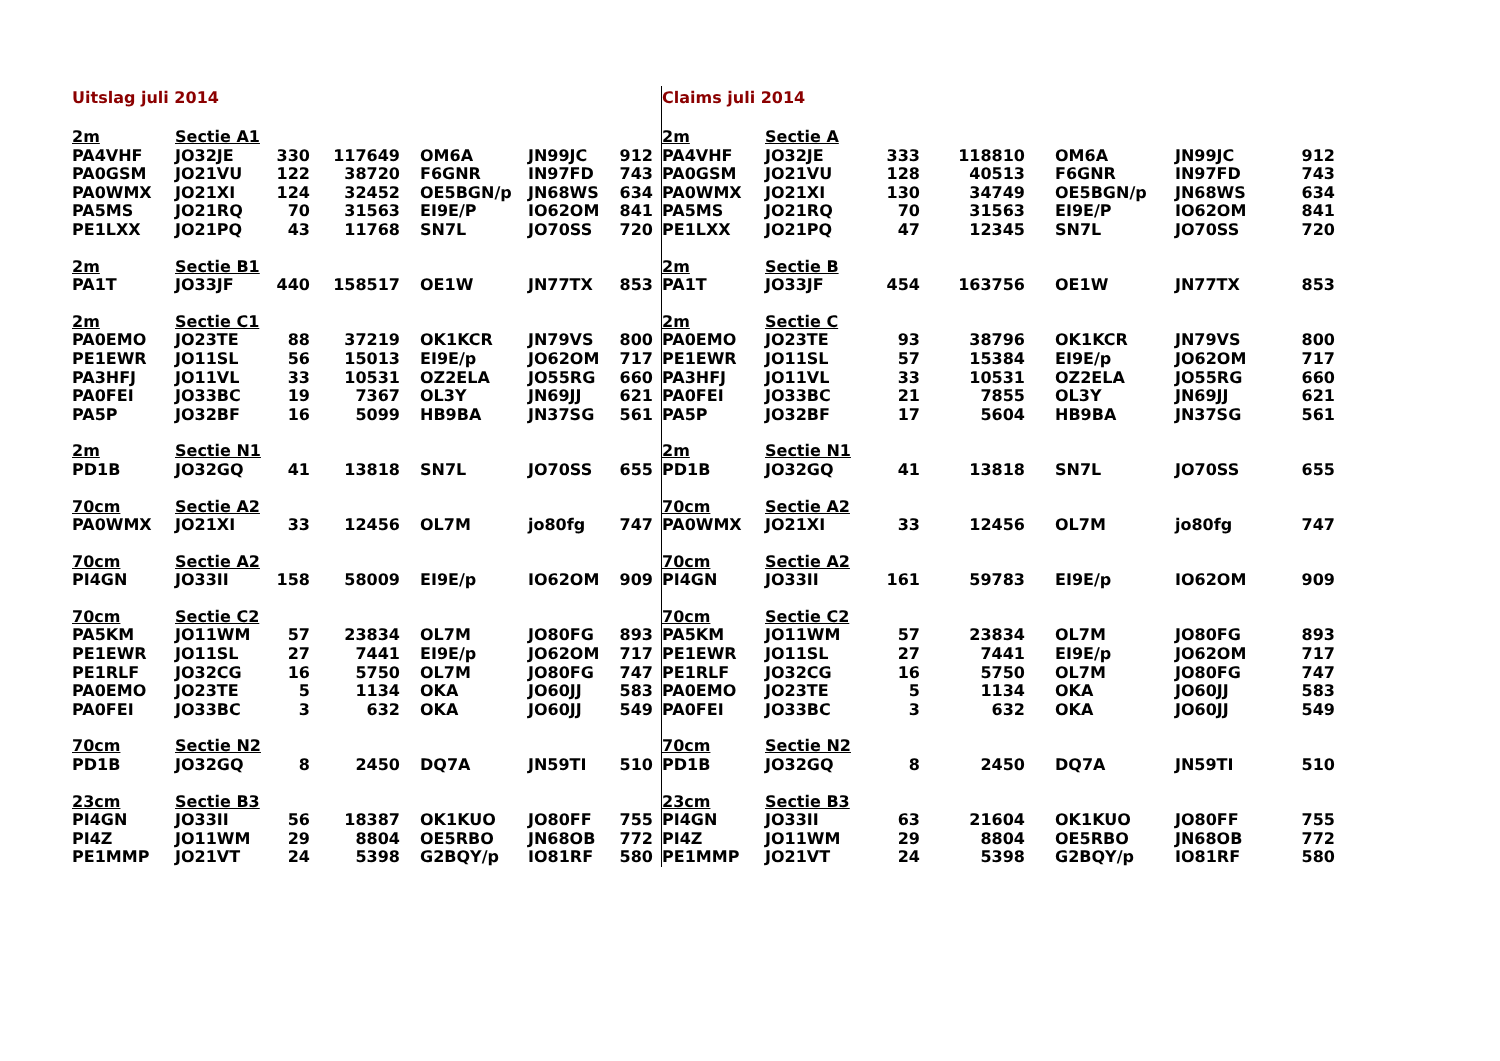| Uitslag juli 2014 | | | | | | |
| 2m | Sectie A1 | | | | | |
| PA4VHF | JO32JE | 330 | 117649 | OM6A | JN99JC | 912 |
| PA0GSM | JO21VU | 122 | 38720 | F6GNR | IN97FD | 743 |
| PA0WMX | JO21XI | 124 | 32452 | OE5BGN/p | JN68WS | 634 |
| PA5MS | JO21RQ | 70 | 31563 | EI9E/P | IO62OM | 841 |
| PE1LXX | JO21PQ | 43 | 11768 | SN7L | JO70SS | 720 |
| 2m | Sectie B1 | | | | | |
| PA1T | JO33JF | 440 | 158517 | OE1W | JN77TX | 853 |
| 2m | Sectie C1 | | | | | |
| PA0EMO | JO23TE | 88 | 37219 | OK1KCR | JN79VS | 800 |
| PE1EWR | JO11SL | 56 | 15013 | EI9E/p | JO62OM | 717 |
| PA3HFJ | JO11VL | 33 | 10531 | OZ2ELA | JO55RG | 660 |
| PA0FEI | JO33BC | 19 | 7367 | OL3Y | JN69JJ | 621 |
| PA5P | JO32BF | 16 | 5099 | HB9BA | JN37SG | 561 |
| 2m | Sectie N1 | | | | | |
| PD1B | JO32GQ | 41 | 13818 | SN7L | JO70SS | 655 |
| 70cm | Sectie A2 | | | | | |
| PA0WMX | JO21XI | 33 | 12456 | OL7M | jo80fg | 747 |
| 70cm | Sectie A2 | | | | | |
| PI4GN | JO33II | 158 | 58009 | EI9E/p | IO62OM | 909 |
| 70cm | Sectie C2 | | | | | |
| PA5KM | JO11WM | 57 | 23834 | OL7M | JO80FG | 893 |
| PE1EWR | JO11SL | 27 | 7441 | EI9E/p | JO62OM | 717 |
| PE1RLF | JO32CG | 16 | 5750 | OL7M | JO80FG | 747 |
| PA0EMO | JO23TE | 5 | 1134 | OKA | JO60JJ | 583 |
| PA0FEI | JO33BC | 3 | 632 | OKA | JO60JJ | 549 |
| 70cm | Sectie N2 | | | | | |
| PD1B | JO32GQ | 8 | 2450 | DQ7A | JN59TI | 510 |
| 23cm | Sectie B3 | | | | | |
| PI4GN | JO33II | 56 | 18387 | OK1KUO | JO80FF | 755 |
| PI4Z | JO11WM | 29 | 8804 | OE5RBO | JN68OB | 772 |
| PE1MMP | JO21VT | 24 | 5398 | G2BQY/p | IO81RF | 580 |
| Claims juli 2014 | | | | | | |
| 2m | Sectie A | | | | | |
| PA4VHF | JO32JE | 333 | 118810 | OM6A | JN99JC | 912 |
| PA0GSM | JO21VU | 128 | 40513 | F6GNR | IN97FD | 743 |
| PA0WMX | JO21XI | 130 | 34749 | OE5BGN/p | JN68WS | 634 |
| PA5MS | JO21RQ | 70 | 31563 | EI9E/P | IO62OM | 841 |
| PE1LXX | JO21PQ | 47 | 12345 | SN7L | JO70SS | 720 |
| 2m | Sectie B | | | | | |
| PA1T | JO33JF | 454 | 163756 | OE1W | JN77TX | 853 |
| 2m | Sectie C | | | | | |
| PA0EMO | JO23TE | 93 | 38796 | OK1KCR | JN79VS | 800 |
| PE1EWR | JO11SL | 57 | 15384 | EI9E/p | JO62OM | 717 |
| PA3HFJ | JO11VL | 33 | 10531 | OZ2ELA | JO55RG | 660 |
| PA0FEI | JO33BC | 21 | 7855 | OL3Y | JN69JJ | 621 |
| PA5P | JO32BF | 17 | 5604 | HB9BA | JN37SG | 561 |
| 2m | Sectie N1 | | | | | |
| PD1B | JO32GQ | 41 | 13818 | SN7L | JO70SS | 655 |
| 70cm | Sectie A2 | | | | | |
| PA0WMX | JO21XI | 33 | 12456 | OL7M | jo80fg | 747 |
| 70cm | Sectie A2 | | | | | |
| PI4GN | JO33II | 161 | 59783 | EI9E/p | IO62OM | 909 |
| 70cm | Sectie C2 | | | | | |
| PA5KM | JO11WM | 57 | 23834 | OL7M | JO80FG | 893 |
| PE1EWR | JO11SL | 27 | 7441 | EI9E/p | JO62OM | 717 |
| PE1RLF | JO32CG | 16 | 5750 | OL7M | JO80FG | 747 |
| PA0EMO | JO23TE | 5 | 1134 | OKA | JO60JJ | 583 |
| PA0FEI | JO33BC | 3 | 632 | OKA | JO60JJ | 549 |
| 70cm | Sectie N2 | | | | | |
| PD1B | JO32GQ | 8 | 2450 | DQ7A | JN59TI | 510 |
| 23cm | Sectie B3 | | | | | |
| PI4GN | JO33II | 63 | 21604 | OK1KUO | JO80FF | 755 |
| PI4Z | JO11WM | 29 | 8804 | OE5RBO | JN68OB | 772 |
| PE1MMP | JO21VT | 24 | 5398 | G2BQY/p | IO81RF | 580 |